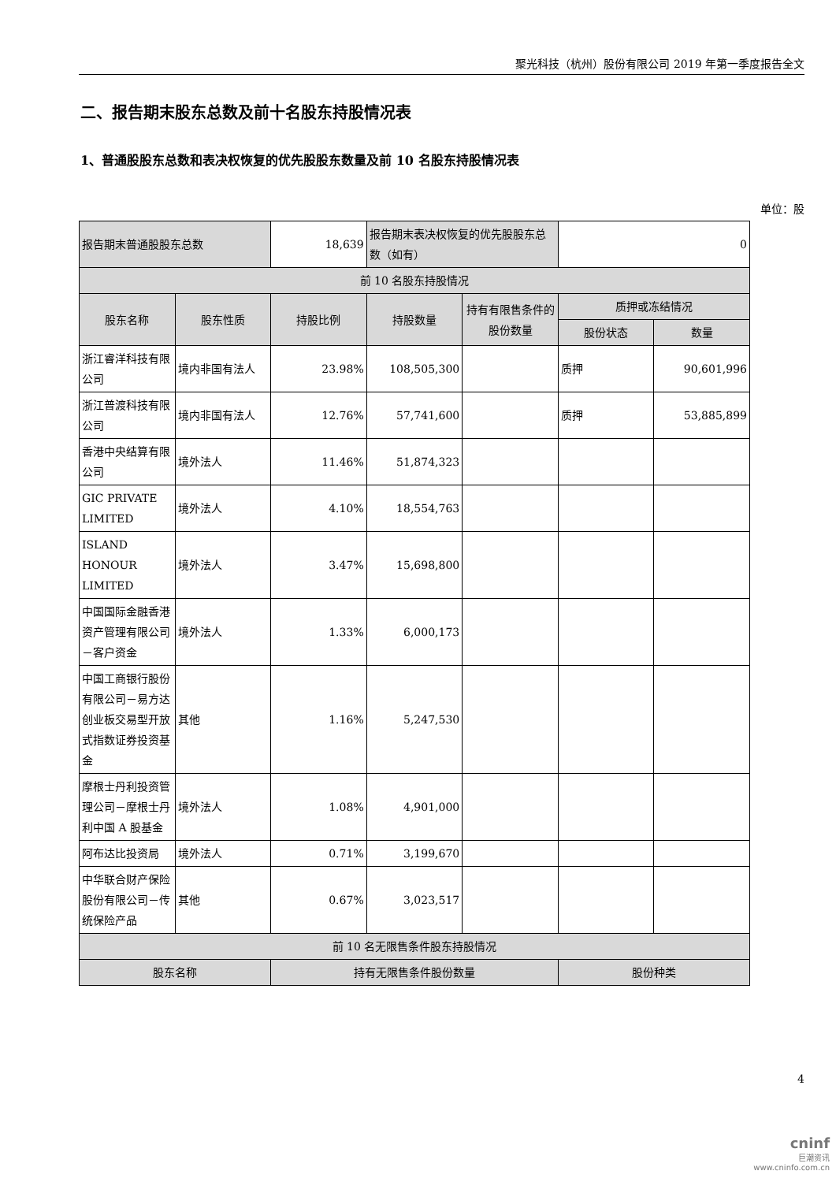聚光科技（杭州）股份有限公司 2019 年第一季度报告全文
二、报告期末股东总数及前十名股东持股情况表
1、普通股股东总数和表决权恢复的优先股股东数量及前 10 名股东持股情况表
单位：股
| 报告期末普通股股东总数 | | 18,639 | 报告期末表决权恢复的优先股股东总数（如有） | | 0 | |
| 前 10 名股东持股情况 | | | | | | |
| 股东名称 | 股东性质 | 持股比例 | 持股数量 | 持有有限售条件的股份数量 | 质押或冻结情况 | |
| | | | | | 股份状态 | 数量 |
| 浙江睿洋科技有限公司 | 境内非国有法人 | 23.98% | 108,505,300 | | 质押 | 90,601,996 |
| 浙江普渡科技有限公司 | 境内非国有法人 | 12.76% | 57,741,600 | | 质押 | 53,885,899 |
| 香港中央结算有限公司 | 境外法人 | 11.46% | 51,874,323 | | | |
| GIC PRIVATE LIMITED | 境外法人 | 4.10% | 18,554,763 | | | |
| ISLAND HONOUR LIMITED | 境外法人 | 3.47% | 15,698,800 | | | |
| 中国国际金融香港资产管理有限公司－客户资金 | 境外法人 | 1.33% | 6,000,173 | | | |
| 中国工商银行股份有限公司－易方达创业板交易型开放式指数证券投资基金 | 其他 | 1.16% | 5,247,530 | | | |
| 摩根士丹利投资管理公司－摩根士丹利中国 A 股基金 | 境外法人 | 1.08% | 4,901,000 | | | |
| 阿布达比投资局 | 境外法人 | 0.71% | 3,199,670 | | | |
| 中华联合财产保险股份有限公司－传统保险产品 | 其他 | 0.67% | 3,023,517 | | | |
| 前 10 名无限售条件股东持股情况 | | | | | | |
| 股东名称 | | 持有无限售条件股份数量 | | | 股份种类 | |
4
cninf
巨潮资讯
www.cninfo.com.cn